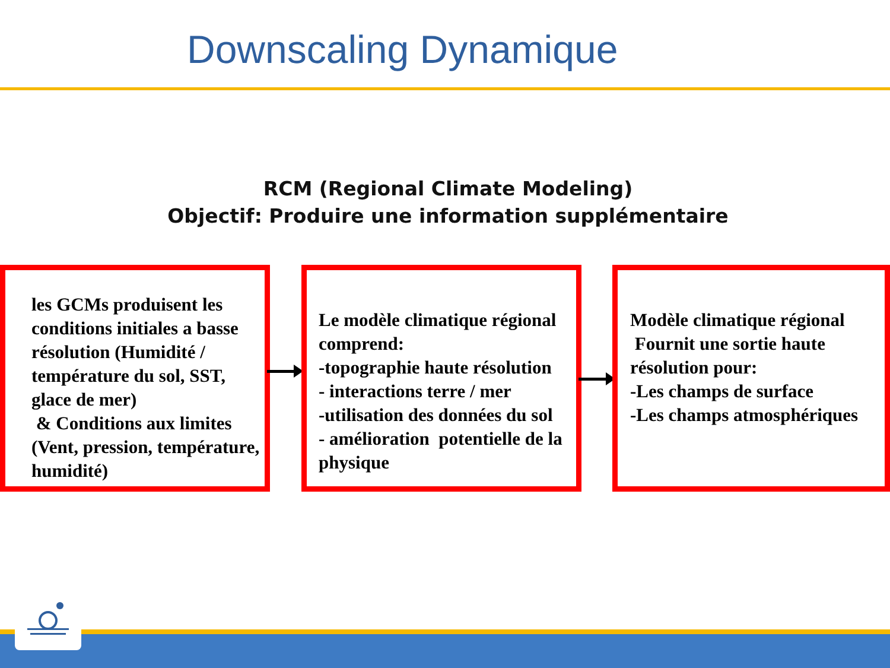Downscaling Dynamique
RCM (Regional Climate Modeling)
Objectif: Produire une information supplémentaire
les GCMs produisent les conditions initiales a basse résolution (Humidité / température du sol, SST, glace de mer)
& Conditions aux limites (Vent, pression, température, humidité)
Le modèle climatique régional comprend:
-topographie haute résolution
- interactions terre / mer
-utilisation des données du sol
- amélioration potentielle de la physique
Modèle climatique régional
Fournit une sortie haute résolution pour:
-Les champs de surface
-Les champs atmosphériques